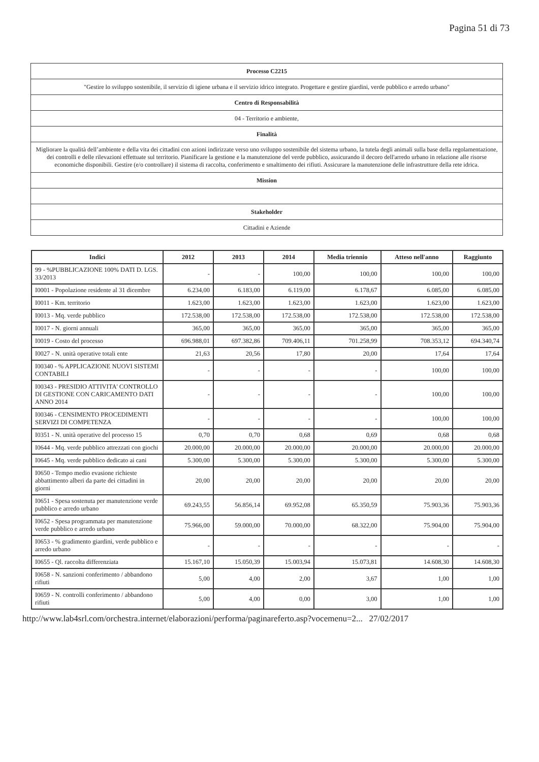Pagina 51 di 73
| Processo C2215 |
| "Gestire lo sviluppo sostenibile, il servizio di igiene urbana e il servizio idrico integrato. Progettare e gestire giardini, verde pubblico e arredo urbano" |
| Centro di Responsabilità |
| 04 - Territorio e ambiente, |
| Finalità |
| Migliorare la qualità dell’ambiente e della vita dei cittadini con azioni indirizzate verso uno sviluppo sostenibile del sistema urbano, la tutela degli animali sulla base della regolamentazione, dei controlli e delle rilevazioni effettuate sul territorio. Pianificare la gestione e la manutenzione del verde pubblico, assicurando il decoro dell'arredo urbano in relazione alle risorse economiche disponibili. Gestire (e/o controllare) il sistema di raccolta, conferimento e smaltimento dei rifiuti. Assicurare la manutenzione delle infrastrutture della rete idrica. |
| Mission |
| Stakeholder |
| Cittadini e Aziende |
| Indici | 2012 | 2013 | 2014 | Media triennio | Atteso nell'anno | Raggiunto |
| --- | --- | --- | --- | --- | --- | --- |
| 99 - %PUBBLICAZIONE 100% DATI D. LGS. 33/2013 | - | - | 100,00 | 100,00 | 100,00 | 100,00 |
| I0001 - Popolazione residente al 31 dicembre | 6.234,00 | 6.183,00 | 6.119,00 | 6.178,67 | 6.085,00 | 6.085,00 |
| I0011 - Km. territorio | 1.623,00 | 1.623,00 | 1.623,00 | 1.623,00 | 1.623,00 | 1.623,00 |
| I0013 - Mq. verde pubblico | 172.538,00 | 172.538,00 | 172.538,00 | 172.538,00 | 172.538,00 | 172.538,00 |
| I0017 - N. giorni annuali | 365,00 | 365,00 | 365,00 | 365,00 | 365,00 | 365,00 |
| I0019 - Costo del processo | 696.988,01 | 697.382,86 | 709.406,11 | 701.258,99 | 708.353,12 | 694.340,74 |
| I0027 - N. unità operative totali ente | 21,63 | 20,56 | 17,80 | 20,00 | 17,64 | 17,64 |
| I00340 - % APPLICAZIONE NUOVI SISTEMI CONTABILI | - | - | - | - | 100,00 | 100,00 |
| I00343 - PRESIDIO ATTIVITA' CONTROLLO DI GESTIONE CON CARICAMENTO DATI ANNO 2014 | - | - | - | - | 100,00 | 100,00 |
| I00346 - CENSIMENTO PROCEDIMENTI SERVIZI DI COMPETENZA | - | - | - | - | 100,00 | 100,00 |
| I0351 - N. unità operative del processo 15 | 0,70 | 0,70 | 0,68 | 0,69 | 0,68 | 0,68 |
| I0644 - Mq. verde pubblico attrezzati con giochi | 20.000,00 | 20.000,00 | 20.000,00 | 20.000,00 | 20.000,00 | 20.000,00 |
| I0645 - Mq. verde pubblico dedicato ai cani | 5.300,00 | 5.300,00 | 5.300,00 | 5.300,00 | 5.300,00 | 5.300,00 |
| I0650 - Tempo medio evasione richieste abbattimento alberi da parte dei cittadini in giorni | 20,00 | 20,00 | 20,00 | 20,00 | 20,00 | 20,00 |
| I0651 - Spesa sostenuta per manutenzione verde pubblico e arredo urbano | 69.243,55 | 56.856,14 | 69.952,08 | 65.350,59 | 75.903,36 | 75.903,36 |
| I0652 - Spesa programmata per manutenzione verde pubblico e arredo urbano | 75.966,00 | 59.000,00 | 70.000,00 | 68.322,00 | 75.904,00 | 75.904,00 |
| I0653 - % gradimento giardini, verde pubblico e arredo urbano | - | - | - | - | - | - |
| I0655 - Ql. raccolta differenziata | 15.167,10 | 15.050,39 | 15.003,94 | 15.073,81 | 14.608,30 | 14.608,30 |
| I0658 - N. sanzioni conferimento / abbandono rifiuti | 5,00 | 4,00 | 2,00 | 3,67 | 1,00 | 1,00 |
| I0659 - N. controlli conferimento / abbandono rifiuti | 5,00 | 4,00 | 0,00 | 3,00 | 1,00 | 1,00 |
http://www.lab4srl.com/orchestra.internet/elaborazioni/performa/paginareferto.asp?vocemenu=2... 27/02/2017